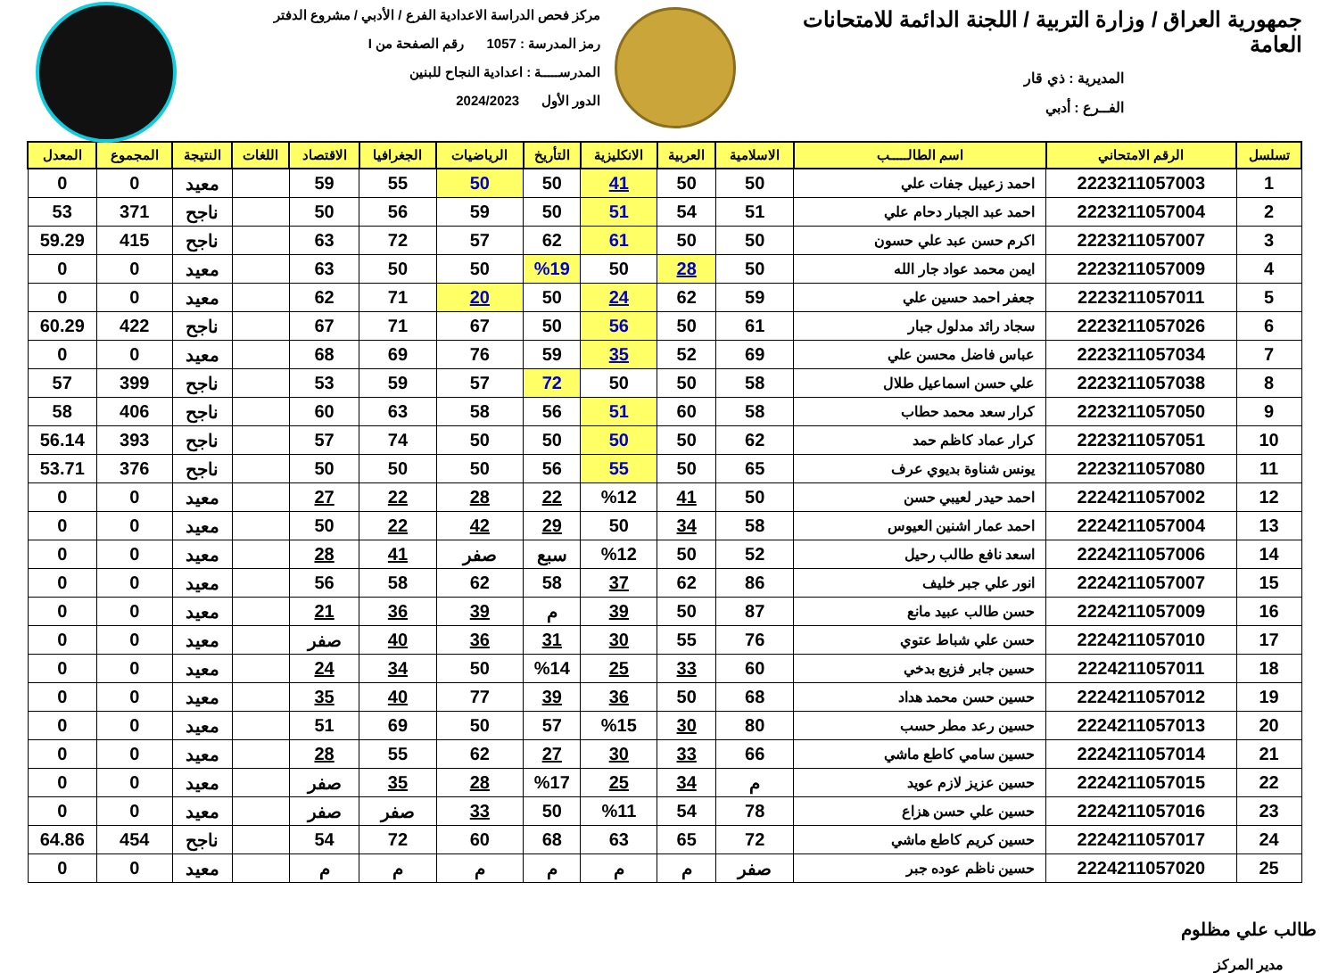جمهورية العراق / وزارة التربية / اللجنة الدائمة للامتحانات العامة
المديرية : ذي قار
الفــرع : أدبي
مركز فحص الدراسة الاعدادية الفرع / الأدبي / مشروع الدفتر
رمز المدرسة : 1057 رقم الصفحة من I
المدرســـــة : اعدادية النجاح للبنين
الدور الأول 2024/2023
| تسلسل | الرقم الامتحاني | اسم الطالـــــب | الاسلامية | العربية | الانكليزية | التأريخ | الرياضيات | الجغرافيا | الاقتصاد | اللغات | النتيجة | المجموع | المعدل |
| --- | --- | --- | --- | --- | --- | --- | --- | --- | --- | --- | --- | --- | --- |
| 1 | 2223211057003 | احمد زعيبل جفات علي | 50 | 50 | 41 | 50 | 50 | 55 | 59 | | معيد | 0 | 0 |
| 2 | 2223211057004 | احمد عبد الجبار دحام علي | 51 | 54 | 51 | 50 | 59 | 56 | 50 | | ناجح | 371 | 53 |
| 3 | 2223211057007 | اكرم حسن عبد علي حسون | 50 | 50 | 61 | 62 | 57 | 72 | 63 | | ناجح | 415 | 59.29 |
| 4 | 2223211057009 | ايمن محمد عواد جار الله | 50 | 28 | 50 | %19 | 50 | 50 | 63 | | معيد | 0 | 0 |
| 5 | 2223211057011 | جعفر احمد حسين علي | 59 | 62 | 24 | 50 | 20 | 71 | 62 | | معيد | 0 | 0 |
| 6 | 2223211057026 | سجاد رائد مدلول جبار | 61 | 50 | 56 | 50 | 67 | 71 | 67 | | ناجح | 422 | 60.29 |
| 7 | 2223211057034 | عباس فاضل محسن علي | 69 | 52 | 35 | 59 | 76 | 69 | 68 | | معيد | 0 | 0 |
| 8 | 2223211057038 | علي حسن اسماعيل طلال | 58 | 50 | 50 | 72 | 57 | 59 | 53 | | ناجح | 399 | 57 |
| 9 | 2223211057050 | كرار سعد محمد حطاب | 58 | 60 | 51 | 56 | 58 | 63 | 60 | | ناجح | 406 | 58 |
| 10 | 2223211057051 | كرار عماد كاظم حمد | 62 | 50 | 50 | 50 | 50 | 74 | 57 | | ناجح | 393 | 56.14 |
| 11 | 2223211057080 | يونس شناوة بديوي عرف | 65 | 50 | 55 | 56 | 50 | 50 | 50 | | ناجح | 376 | 53.71 |
| 12 | 2224211057002 | احمد حيدر لعيبي حسن | 50 | 41 | %12 | 22 | 28 | 22 | 27 | | معيد | 0 | 0 |
| 13 | 2224211057004 | احمد عمار اشنين العيوس | 58 | 34 | 50 | 29 | 42 | 22 | 50 | | معيد | 0 | 0 |
| 14 | 2224211057006 | اسعد نافع طالب رحيل | 52 | 50 | %12 | سبع | صفر | 41 | 28 | | معيد | 0 | 0 |
| 15 | 2224211057007 | انور علي جبر خليف | 86 | 62 | 37 | 58 | 62 | 58 | 56 | | معيد | 0 | 0 |
| 16 | 2224211057009 | حسن طالب عبيد مانع | 87 | 50 | 39 | م | 39 | 36 | 21 | | معيد | 0 | 0 |
| 17 | 2224211057010 | حسن علي شباط عتوي | 76 | 55 | 30 | 31 | 36 | 40 | صفر | | معيد | 0 | 0 |
| 18 | 2224211057011 | حسين جابر فزيع بدخي | 60 | 33 | 25 | %14 | 50 | 34 | 24 | | معيد | 0 | 0 |
| 19 | 2224211057012 | حسين حسن محمد هداد | 68 | 50 | 36 | 39 | 77 | 40 | 35 | | معيد | 0 | 0 |
| 20 | 2224211057013 | حسين رعد مطر حسب | 80 | 30 | %15 | 57 | 50 | 69 | 51 | | معيد | 0 | 0 |
| 21 | 2224211057014 | حسين سامي كاطع ماشي | 66 | 33 | 30 | 27 | 62 | 55 | 28 | | معيد | 0 | 0 |
| 22 | 2224211057015 | حسين عزيز لازم عويد | م | 34 | 25 | %17 | 28 | 35 | صفر | | معيد | 0 | 0 |
| 23 | 2224211057016 | حسين علي حسن هزاع | 78 | 54 | %11 | 50 | 33 | صفر | صفر | | معيد | 0 | 0 |
| 24 | 2224211057017 | حسين كريم كاطع ماشي | 72 | 65 | 63 | 68 | 60 | 72 | 54 | | ناجح | 454 | 64.86 |
| 25 | 2224211057020 | حسين ناظم عوده جبر | صفر | م | م | م | م | م | م | | معيد | 0 | 0 |
طالب علي مظلوم
مدير المركز